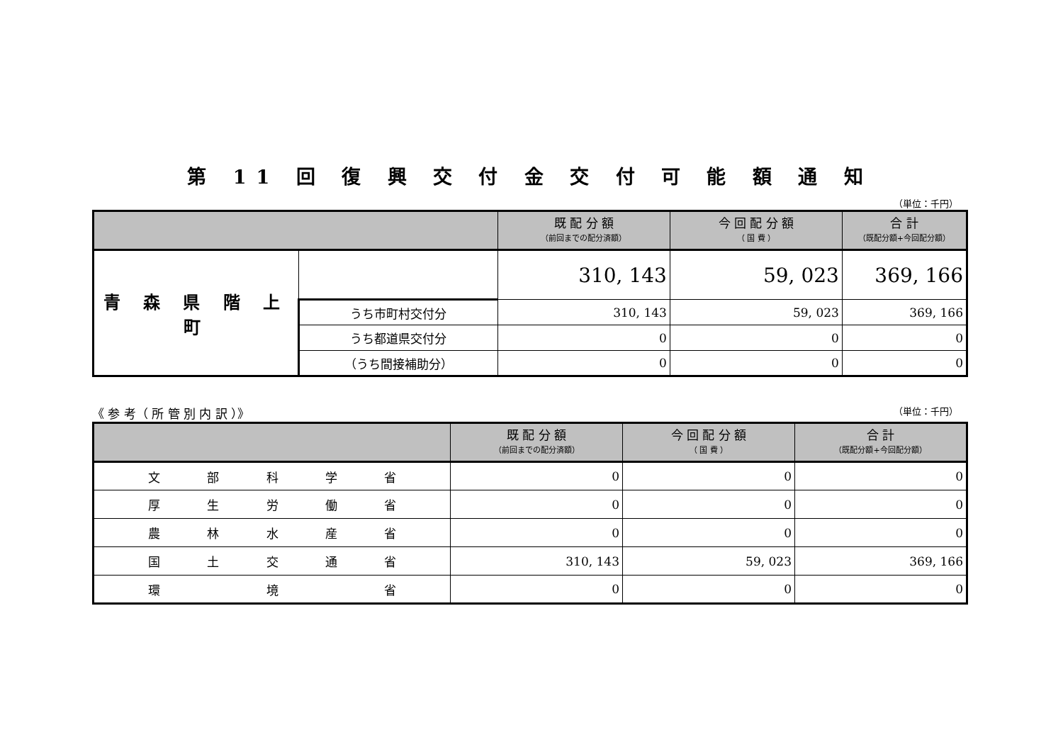第 11 回 復 興 交 付 金 交 付 可 能 額 通 知
（単位：千円）
| | | 既 配 分 額 （前回までの配分済額） | 今 回 配 分 額 （ 国 費 ） | 合 計 （既配分額+今回配分額） |
| --- | --- | --- | --- | --- |
| 青 森 県 階 上 町 | | 310, 143 | 59, 023 | 369, 166 |
| | うち市町村交付分 | 310, 143 | 59, 023 | 369, 166 |
| | うち都道県交付分 | 0 | 0 | 0 |
| | （うち間接補助分） | 0 | 0 | 0 |
《 参 考（ 所 管 別 内 訳 ）》 （単位：千円）
| | 既 配 分 額 （前回までの配分済額） | 今 回 配 分 額 （ 国 費 ） | 合 計 （既配分額+今回配分額） |
| --- | --- | --- | --- |
| 文 部 科 学 省 | 0 | 0 | 0 |
| 厚 生 労 働 省 | 0 | 0 | 0 |
| 農 林 水 産 省 | 0 | 0 | 0 |
| 国 土 交 通 省 | 310, 143 | 59, 023 | 369, 166 |
| 環 境 省 | 0 | 0 | 0 |